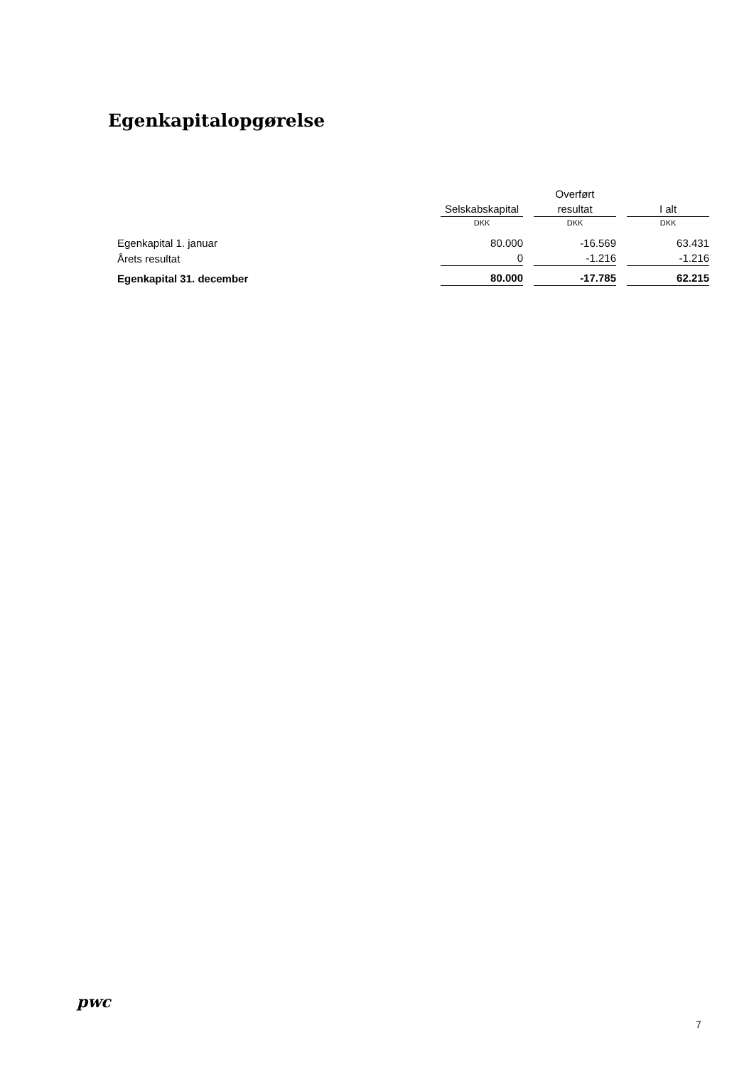Egenkapitalopgørelse
| | | Overført | |
| --- | --- | --- | --- |
| | Selskabskapital | resultat | I alt |
| | DKK | DKK | DKK |
| Egenkapital 1. januar | 80.000 | -16.569 | 63.431 |
| Årets resultat | 0 | -1.216 | -1.216 |
| Egenkapital 31. december | 80.000 | -17.785 | 62.215 |
pwc
7